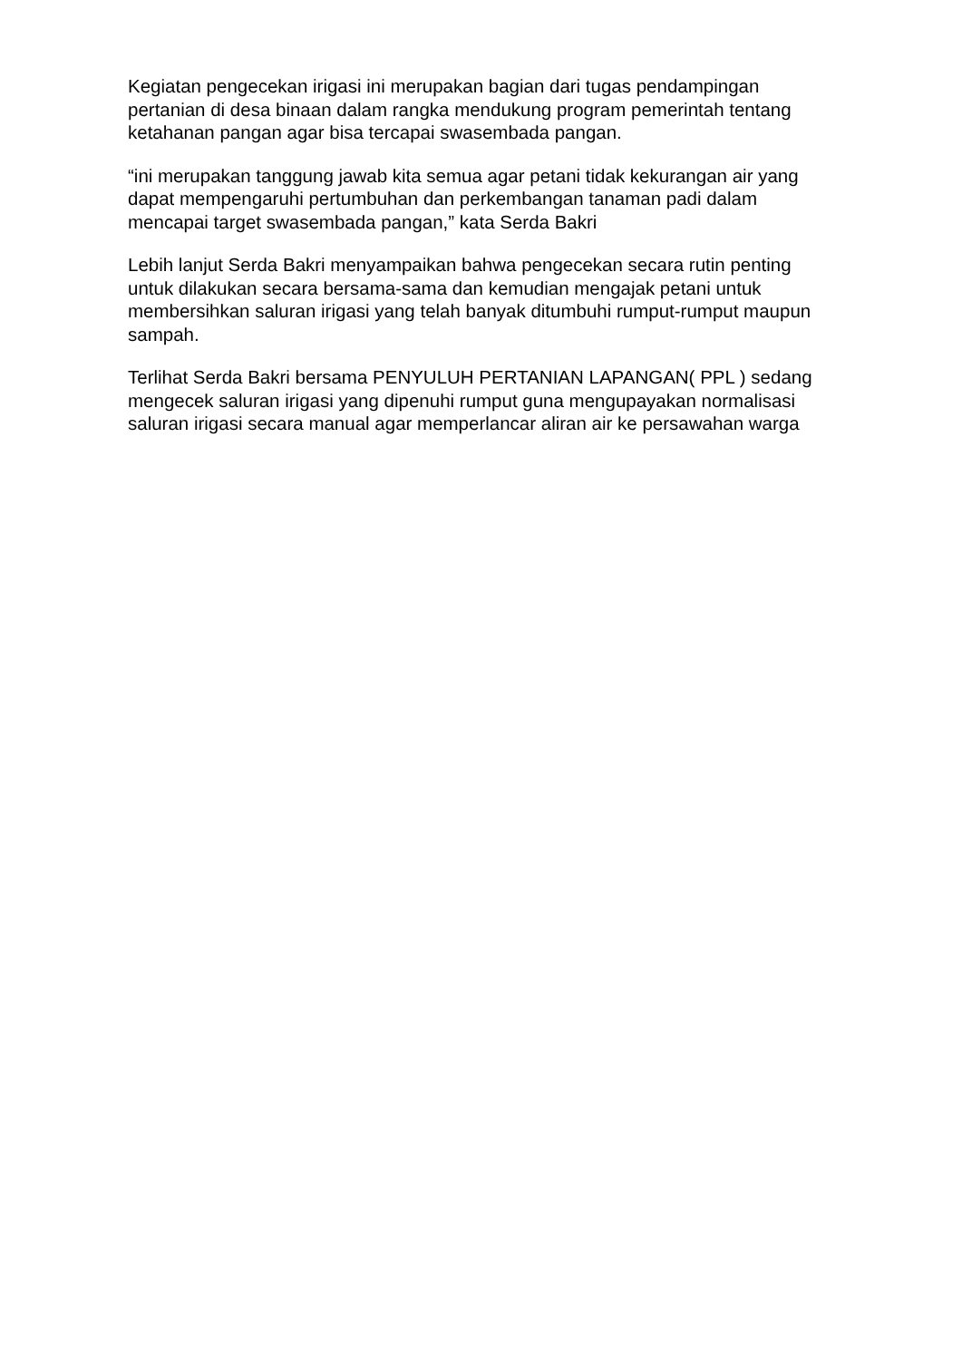Kegiatan pengecekan irigasi ini merupakan bagian dari tugas pendampingan pertanian di desa binaan dalam rangka mendukung program pemerintah tentang ketahanan pangan agar bisa tercapai swasembada pangan.
“ini merupakan tanggung jawab kita semua agar petani tidak kekurangan air yang dapat mempengaruhi pertumbuhan dan perkembangan tanaman padi dalam mencapai target swasembada pangan,” kata Serda Bakri
Lebih lanjut Serda Bakri menyampaikan bahwa pengecekan secara rutin penting untuk dilakukan secara bersama-sama dan kemudian mengajak petani untuk membersihkan saluran irigasi yang telah banyak ditumbuhi rumput-rumput maupun sampah.
Terlihat Serda Bakri bersama PENYULUH PERTANIAN LAPANGAN( PPL ) sedang mengecek saluran irigasi yang dipenuhi rumput guna mengupayakan normalisasi saluran irigasi secara manual agar memperlancar aliran air ke persawahan warga